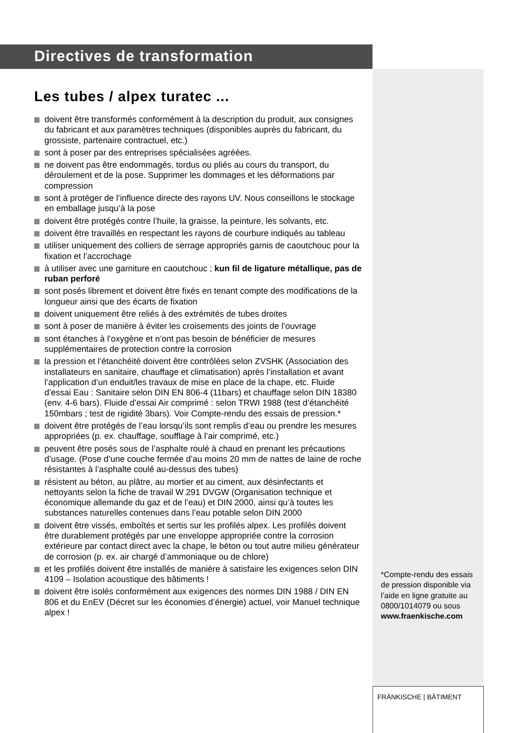Directives de transformation
Les tubes / alpex turatec ...
doivent être transformés conformément à la description du produit, aux consignes du fabricant et aux paramètres techniques (disponibles auprès du fabricant, du grossiste, partenaire contractuel, etc.)
sont à poser par des entreprises spécialisées agréées.
ne doivent pas être endommagés, tordus ou pliés au cours du trans­port, du déroulement et de la pose. Supprimer les dommages et les déformations par compression
sont à protéger de l’influence directe des rayons UV. Nous conseil­lons le stockage en emballage jusqu’à la pose
doivent être protégés contre l’huile, la graisse, la peinture, les sol­vants, etc.
doivent être travaillés en respectant les rayons de courbure indiqués au tableau
utiliser uniquement des colliers de serrage appropriés garnis de caoutchouc pour la fixation et l’accrochage
à utiliser avec une garniture en caoutchouc ; kun fil de ligature métal­lique, pas de ruban perforé
sont posés librement et doivent être fixés en tenant compte des modifications de la longueur ainsi que des écarts de fixation
doivent uniquement être reliés à des extrémités de tubes droites
sont à poser de manière à éviter les croisements des joints de l’ou­vrage
sont étanches à l’oxygène et n’ont pas besoin de bénéficier de me­sures supplémentaires de protection contre la corrosion
la pression et l’étanchéité doivent être contrôlées selon ZVSHK (Asso­ciation des installateurs en sanitaire, chauffage et climatisation) après l’installation et avant l’application d’un enduit/les travaux de mise en place de la chape, etc. Fluide d’essai Eau : Sanitaire selon DIN EN 806-4 (11bars) et chauffage selon DIN 18380 (env. 4-6 bars). Fluide d’essai Air comprimé : selon TRWI 1988 (test d’étanchéité 150mbars ; test de rigidité 3bars). Voir Compte-rendu des essais de pression.*
doivent être protégés de l’eau lorsqu’ils sont remplis d’eau ou prendre les mesures appropriées (p. ex. chauffage, soufflage à l’air comprimé, etc.)
peuvent être posés sous de l’asphalte roulé à chaud en prenant les précautions d’usage. (Pose d’une couche fermée d’au moins 20 mm de nattes de laine de roche résistantes à l’asphalte coulé au-dessus des tubes)
résistent au béton, au plâtre, au mortier et au ciment, aux désinfec­tants et nettoyants selon la fiche de travail W 291 DVGW (Organisa­tion technique et économique allemande du gaz et de l’eau) et DIN 2000, ainsi qu’à toutes les substances naturelles contenues dans l’eau potable selon DIN 2000
doivent être vissés, emboîtés et sertis sur les profilés alpex. Les profi­lés doivent être durablement protégés par une enveloppe appropriée contre la corrosion extérieure par contact direct avec la chape, le béton ou tout autre milieu générateur de corrosion (p. ex. air chargé d’ammoniaque ou de chlore)
et les profilés doivent être installés de manière à satisfaire les exi­gences selon DIN 4109 – Isolation acoustique des bâtiments !
doivent être isolés conformément aux exigences des normes DIN 1988 / DIN EN 806 et du EnEV (Décret sur les économies d’énergie) actuel, voir Manuel technique alpex !
*Compte-rendu des essais de pression disponible via l’aide en ligne gratuite au 0800/1014079 ou sous www.fraenkische.com
FRÄNKISCHE | BÂTIMENT